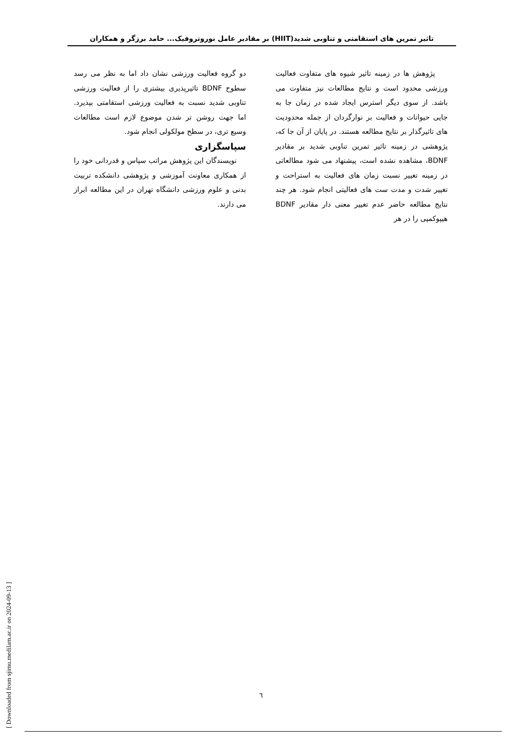تاثیر تمرین های استقامتی و تناوبی شدید(HIIT) بر مقادیر عامل نوروتروفیک... حامد برزگر و همکاران
پژوهش ها در زمینه تاثیر شیوه های متفاوت فعالیت ورزشی محدود است و نتایج مطالعات نیز متفاوت می باشد. از سوی دیگر استرس ایجاد شده در زمان جا به جایی حیوانات و فعالیت بر نوارگردان از جمله محدودیت های تاثیرگذار بر نتایج مطالعه هستند. در پایان از آن جا که، پژوهشی در زمینه تاثیر تمرین تناوبی شدید بر مقادیر BDNF، مشاهده نشده است، پیشنهاد می شود مطالعاتی در زمینه تغییر نسبت زمان های فعالیت به استراحت و تغییر شدت و مدت ست های فعالیتی انجام شود. هر چند نتایج مطالعه حاضر عدم تغییر معنی دار مقادیر BDNF هیپوکمپی را در هر
دو گروه فعالیت ورزشی نشان داد اما به نظر می رسد سطوح BDNF تاثیرپذیری بیشتری را از فعالیت ورزشی تناوبی شدید نسبت به فعالیت ورزشی استقامتی بپذیرد. اما جهت روشن تر شدن موضوع لازم است مطالعات وسیع تری، در سطح مولکولی انجام شود.
سپاسگزاری
نویسندگان این پژوهش مراتب سپاس و قدردانی خود را از همکاری معاونت آموزشی و پژوهشی دانشکده تربیت بدنی و علوم ورزشی دانشگاه تهران در این مطالعه ابراز می دارند.
[ Downloaded from sjimu.medilam.ac.ir on 2024-09-13 ]
٦